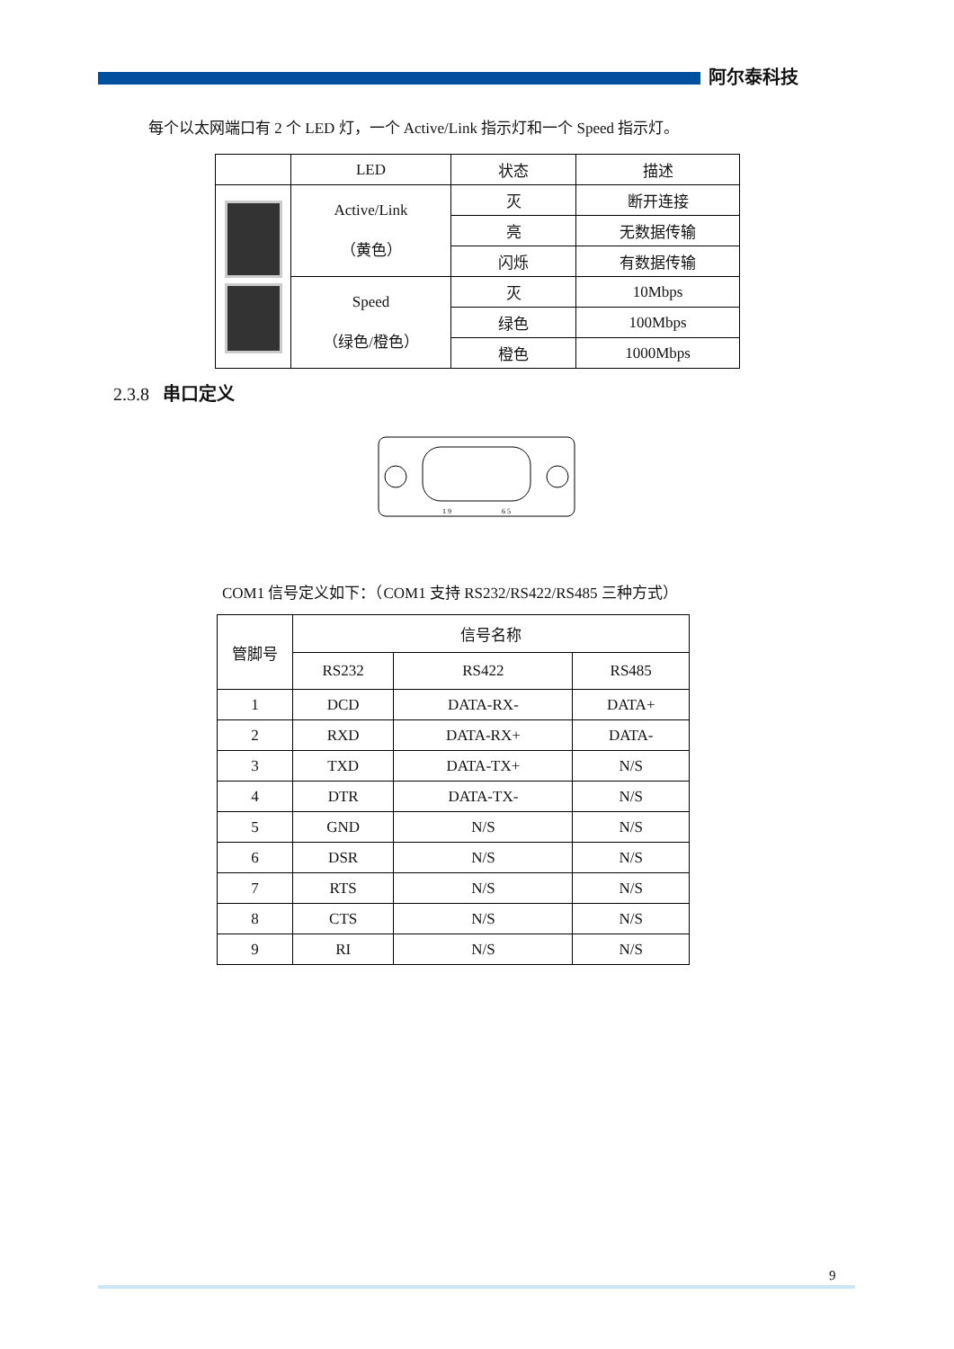阿尔泰科技
每个以太网端口有 2 个 LED 灯，一个 Active/Link 指示灯和一个 Speed 指示灯。
| | LED | 状态 | 描述 |
| --- | --- | --- | --- |
| | Active/Link （黄色） | 灭 | 断开连接 |
| | | 亮 | 无数据传输 |
| | | 闪烁 | 有数据传输 |
| | Speed （绿色/橙色） | 灭 | 10Mbps |
| | | 绿色 | 100Mbps |
| | | 橙色 | 1000Mbps |
2.3.8 串口定义
1 9
6 5
COM1 信号定义如下：（COM1 支持 RS232/RS422/RS485 三种方式）
| 管脚号 | 信号名称 | | |
| --- | --- | --- | --- |
| | RS232 | RS422 | RS485 |
| 1 | DCD | DATA-RX- | DATA+ |
| 2 | RXD | DATA-RX+ | DATA- |
| 3 | TXD | DATA-TX+ | N/S |
| 4 | DTR | DATA-TX- | N/S |
| 5 | GND | N/S | N/S |
| 6 | DSR | N/S | N/S |
| 7 | RTS | N/S | N/S |
| 8 | CTS | N/S | N/S |
| 9 | RI | N/S | N/S |
9